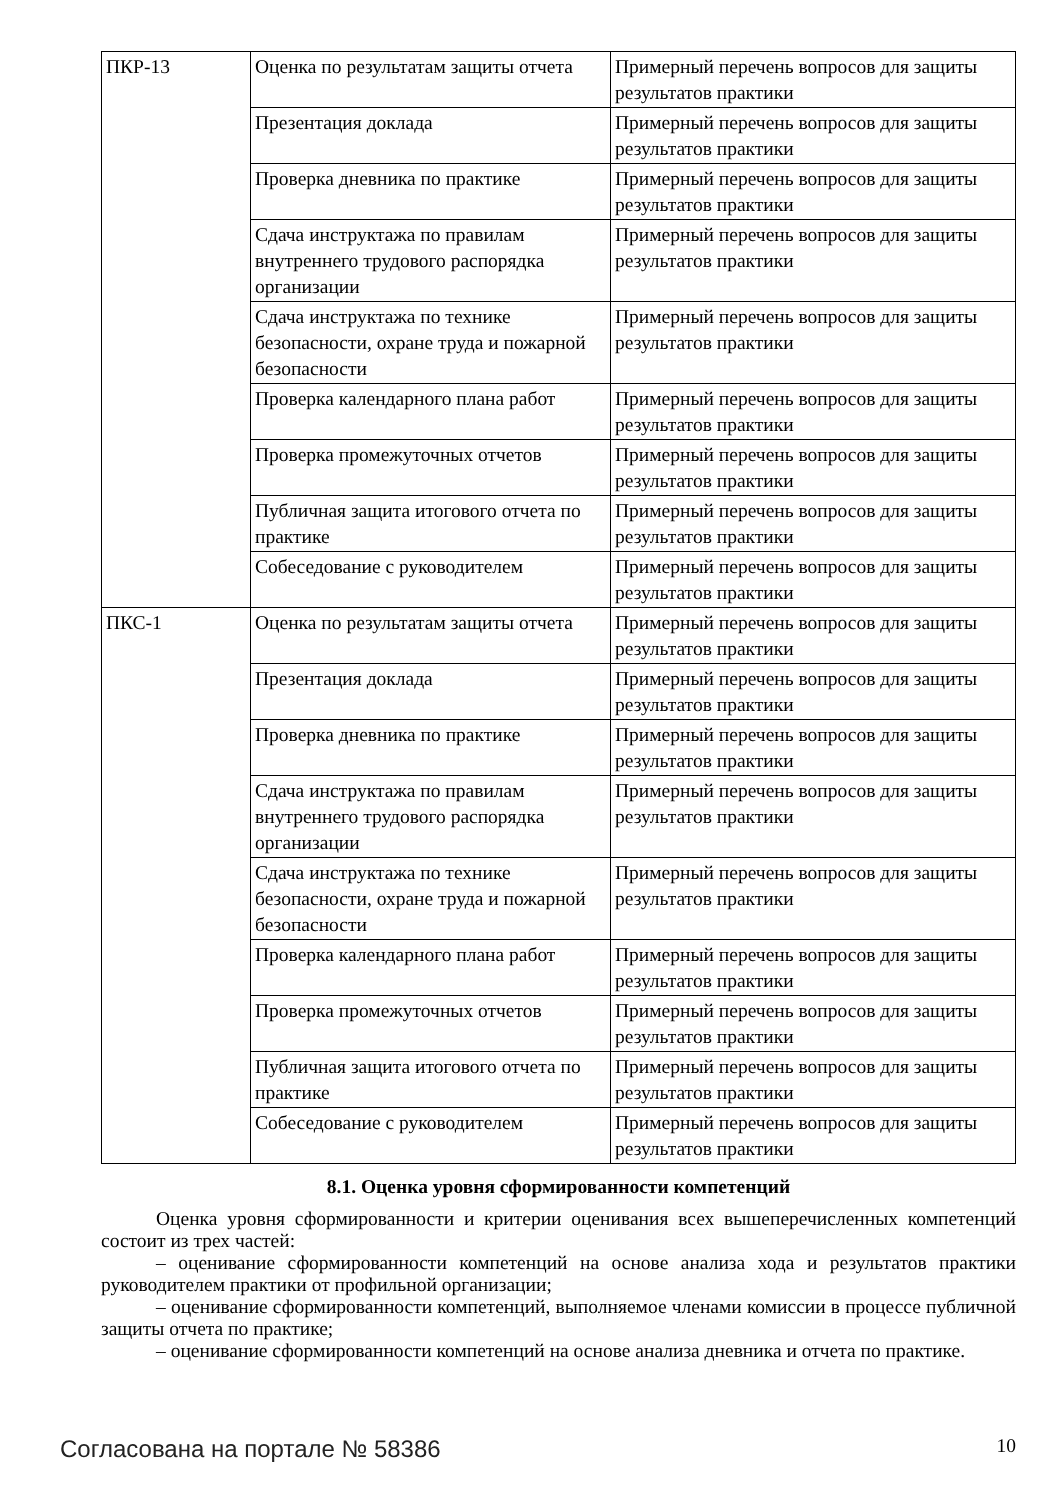| ПКР-13 | Оценка по результатам защиты отчета | Примерный перечень вопросов для защиты результатов практики |
| | Презентация доклада | Примерный перечень вопросов для защиты результатов практики |
| | Проверка дневника по практике | Примерный перечень вопросов для защиты результатов практики |
| | Сдача инструктажа по правилам внутреннего трудового распорядка организации | Примерный перечень вопросов для защиты результатов практики |
| | Сдача инструктажа по технике безопасности, охране труда и пожарной безопасности | Примерный перечень вопросов для защиты результатов практики |
| | Проверка календарного плана работ | Примерный перечень вопросов для защиты результатов практики |
| | Проверка промежуточных отчетов | Примерный перечень вопросов для защиты результатов практики |
| | Публичная защита итогового отчета по практике | Примерный перечень вопросов для защиты результатов практики |
| | Собеседование с руководителем | Примерный перечень вопросов для защиты результатов практики |
| ПКС-1 | Оценка по результатам защиты отчета | Примерный перечень вопросов для защиты результатов практики |
| | Презентация доклада | Примерный перечень вопросов для защиты результатов практики |
| | Проверка дневника по практике | Примерный перечень вопросов для защиты результатов практики |
| | Сдача инструктажа по правилам внутреннего трудового распорядка организации | Примерный перечень вопросов для защиты результатов практики |
| | Сдача инструктажа по технике безопасности, охране труда и пожарной безопасности | Примерный перечень вопросов для защиты результатов практики |
| | Проверка календарного плана работ | Примерный перечень вопросов для защиты результатов практики |
| | Проверка промежуточных отчетов | Примерный перечень вопросов для защиты результатов практики |
| | Публичная защита итогового отчета по практике | Примерный перечень вопросов для защиты результатов практики |
| | Собеседование с руководителем | Примерный перечень вопросов для защиты результатов практики |
8.1. Оценка уровня сформированности компетенций
Оценка уровня сформированности и критерии оценивания всех вышеперечисленных компетенций состоит из трех частей:
– оценивание сформированности компетенций на основе анализа хода и результатов практики руководителем практики от профильной организации;
– оценивание сформированности компетенций, выполняемое членами комиссии в процессе публичной защиты отчета по практике;
– оценивание сформированности компетенций на основе анализа дневника и отчета по практике.
Согласована на портале № 58386 10